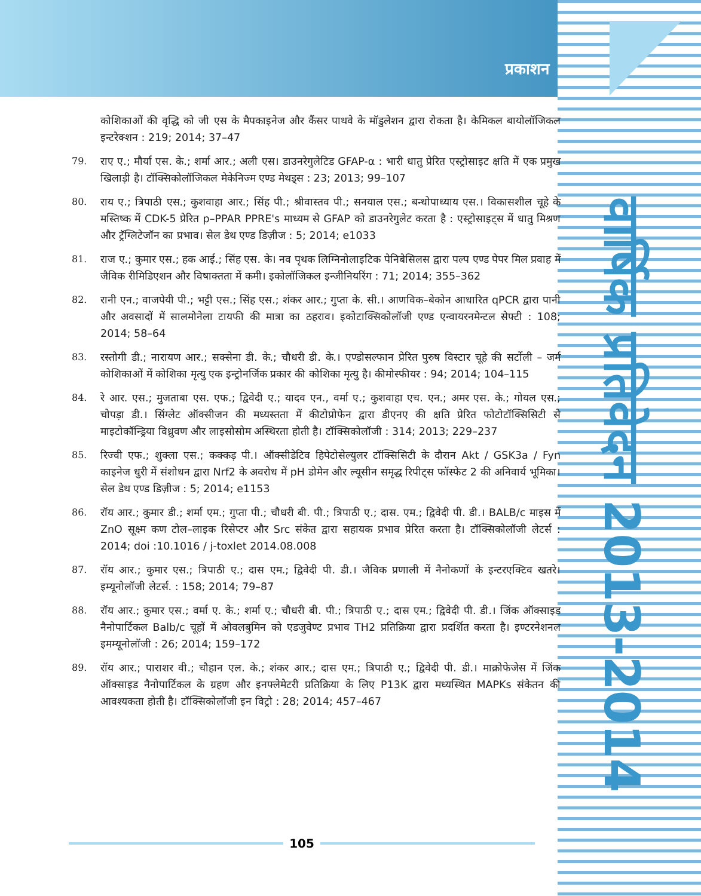प्रकाशन
वार्षिक प्रतिवेदन 2013-2014
कोशिकाओं की वृद्धि को जी एस के मैपकाइनेज और कैंसर पाथवे के मॉडुलेशन द्वारा रोकता है। केमिकल बायोलॉजिकल इन्टरेक्शन : 219; 2014; 37–47
79. राए ए.; मौर्या एस. के.; शर्मा आर.; अली एस। डाउनरेगुलेटिड GFAP-α : भारी धातु प्रेरित एस्ट्रोसाइट क्षति में एक प्रमुख खिलाड़ी है। टॉक्सिकोलॉजिकल मेकेनिज्म एण्ड मेथड्स : 23; 2013; 99–107
80. राय ए.; त्रिपाठी एस.; कुशवाहा आर.; सिंह पी.; श्रीवास्तव पी.; सनयाल एस.; बन्धोपाध्याय एस.। विकासशील चूहे के मस्तिष्क में CDK-5 प्रेरित p–PPAR PPRE's माध्यम से GFAP को डाउनरेगुलेट करता है : एस्ट्रोसाइट्स में धातु मिश्रण और ट्रॅग्लिटेजॉन का प्रभाव। सेल डेथ एण्ड डिज़ीज : 5; 2014; e1033
81. राज ए.; कुमार एस.; हक आई.; सिंह एस. के। नव पृथक लिग्निनोलाइटिक पेनिबेसिलस द्वारा पल्प एण्ड पेपर मिल प्रवाह में जैविक रीमिडिएशन और विषाक्तता में कमी। इकोलॉजिकल इन्जीनियरिंग : 71; 2014; 355–362
82. रानी एन.; वाजपेयी पी.; भट्टी एस.; सिंह एस.; शंकर आर.; गुप्ता के. सी.। आणविक–बेकोन आधारित qPCR द्वारा पानी और अवसादों में सालमोनेला टायफी की मात्रा का ठहराव। इकोटाक्सिकोलॉजी एण्ड एन्वायरनमेन्टल सेफ्टी : 108; 2014; 58–64
83. रस्तोगी डी.; नारायण आर.; सक्सेना डी. के.; चौधरी डी. के.। एण्डोसल्फान प्रेरित पुरुष विस्टार चूहे की सर्टोली – जर्म कोशिकाओं में कोशिका मृत्यु एक इन्ट्रोनर्जिक प्रकार की कोशिका मृत्यु है। कीमोस्फीयर : 94; 2014; 104–115
84. रे आर. एस.; मुजताबा एस. एफ.; द्विवेदी ए.; यादव एन., वर्मा ए.; कुशवाहा एच. एन.; अमर एस. के.; गोयल एस.; चोपड़ा डी.। सिंग्लेट ऑक्सीजन की मध्यस्तता में कीटोप्रोफेन द्वारा डीएनए की क्षति प्रेरित फोटोटॉक्सिसिटी से माइटोकॉन्ड्रिया विध्रुवण और लाइसोसोम अस्थिरता होती है। टॉक्सिकोलॉजी : 314; 2013; 229–237
85. रिज्वी एफ.; शुक्ला एस.; कक्कड़ पी.। ऑक्सीडेटिव हिपेटोसेल्युलर टॉक्सिसिटी के दौरान Akt / GSK3a / Fyn काइनेज धुरी में संशोधन द्वारा Nrf2 के अवरोध में pH डोमेन और ल्यूसीन समृद्ध रिपीट्स फॉस्फेट 2 की अनिवार्य भूमिका। सेल डेथ एण्ड डिज़ीज : 5; 2014; e1153
86. रॉय आर.; कुमार डी.; शर्मा एम.; गुप्ता पी.; चौधरी बी. पी.; त्रिपाठी ए.; दास. एम.; द्विवेदी पी. डी.। BALB/c माइस में ZnO सूक्ष्म कण टोल–लाइक रिसेप्टर और Src संकेत द्वारा सहायक प्रभाव प्रेरित करता है। टॉक्सिकोलॉजी लेटर्स : 2014; doi :10.1016 / j-toxlet 2014.08.008
87. रॉय आर.; कुमार एस.; त्रिपाठी ए.; दास एम.; द्विवेदी पी. डी.। जैविक प्रणाली में नैनोकणों के इन्टरएक्टिव खतरे। इम्यूनोलॉजी लेटर्स. : 158; 2014; 79–87
88. रॉय आर.; कुमार एस.; वर्मा ए. के.; शर्मा ए.; चौधरी बी. पी.; त्रिपाठी ए.; दास एम.; द्विवेदी पी. डी.। जिंक ऑक्साइड नैनोपार्टिकल Balb/c चूहों में ओवलबुमिन को एडजुवेण्ट प्रभाव TH2 प्रतिक्रिया द्वारा प्रदर्शित करता है। इण्टरनेशनल इमम्यूनोलॉजी : 26; 2014; 159–172
89. रॉय आर.; पाराशर वी.; चौहान एल. के.; शंकर आर.; दास एम.; त्रिपाठी ए.; द्विवेदी पी. डी.। माक्रोफेजेस में जिंक ऑक्साइड नैनोपार्टिकल के ग्रहण और इनफ्लेमेटरी प्रतिक्रिया के लिए P13K द्वारा मध्यस्थित MAPKs संकेतन की आवश्यकता होती है। टॉक्सिकोलॉजी इन विट्रो : 28; 2014; 457–467
105